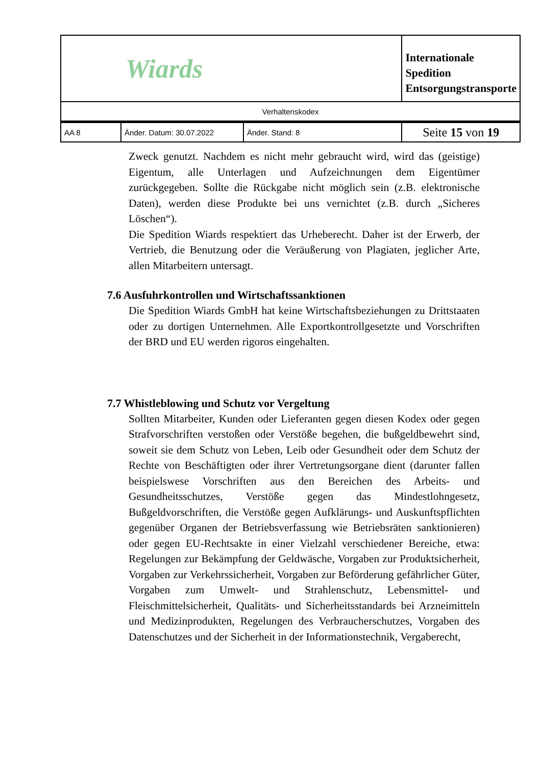| Wiards | | | Internationale Spedition Entsorgungstransporte |
| Verhaltenskodex | | | |
| AA 8 | Änder. Datum: 30.07.2022 | Änder. Stand: 8 | Seite 15 von 19 |
Zweck genutzt. Nachdem es nicht mehr gebraucht wird, wird das (geistige) Eigentum, alle Unterlagen und Aufzeichnungen dem Eigentümer zurückgegeben. Sollte die Rückgabe nicht möglich sein (z.B. elektronische Daten), werden diese Produkte bei uns vernichtet (z.B. durch „Sicheres Löschen“).
Die Spedition Wiards respektiert das Urheberecht. Daher ist der Erwerb, der Vertrieb, die Benutzung oder die Veräußerung von Plagiaten, jeglicher Arte, allen Mitarbeitern untersagt.
7.6 Ausfuhrkontrollen und Wirtschaftssanktionen
Die Spedition Wiards GmbH hat keine Wirtschaftsbeziehungen zu Drittstaaten oder zu dortigen Unternehmen. Alle Exportkontrollgesetzte und Vorschriften der BRD und EU werden rigoros eingehalten.
7.7 Whistleblowing und Schutz vor Vergeltung
Sollten Mitarbeiter, Kunden oder Lieferanten gegen diesen Kodex oder gegen Strafvorschriften verstoßen oder Verstöße begehen, die bußgeldbewehrt sind, soweit sie dem Schutz von Leben, Leib oder Gesundheit oder dem Schutz der Rechte von Beschäftigten oder ihrer Vertretungsorgane dient (darunter fallen beispielswese Vorschriften aus den Bereichen des Arbeits- und Gesundheitsschutzes, Verstöße gegen das Mindestlohngesetz, Bußgeldvorschriften, die Verstöße gegen Aufklärungs- und Auskunftspflichten gegenüber Organen der Betriebsverfassung wie Betriebsräten sanktionieren) oder gegen EU-Rechtsakte in einer Vielzahl verschiedener Bereiche, etwa: Regelungen zur Bekämpfung der Geldwäsche, Vorgaben zur Produktsicherheit, Vorgaben zur Verkehrssicherheit, Vorgaben zur Beförderung gefährlicher Güter, Vorgaben zum Umwelt- und Strahlenschutz, Lebensmittel- und Fleischmittelsicherheit, Qualitäts- und Sicherheitsstandards bei Arzneimitteln und Medizinprodukten, Regelungen des Verbraucherschutzes, Vorgaben des Datenschutzes und der Sicherheit in der Informationstechnik, Vergaberecht,